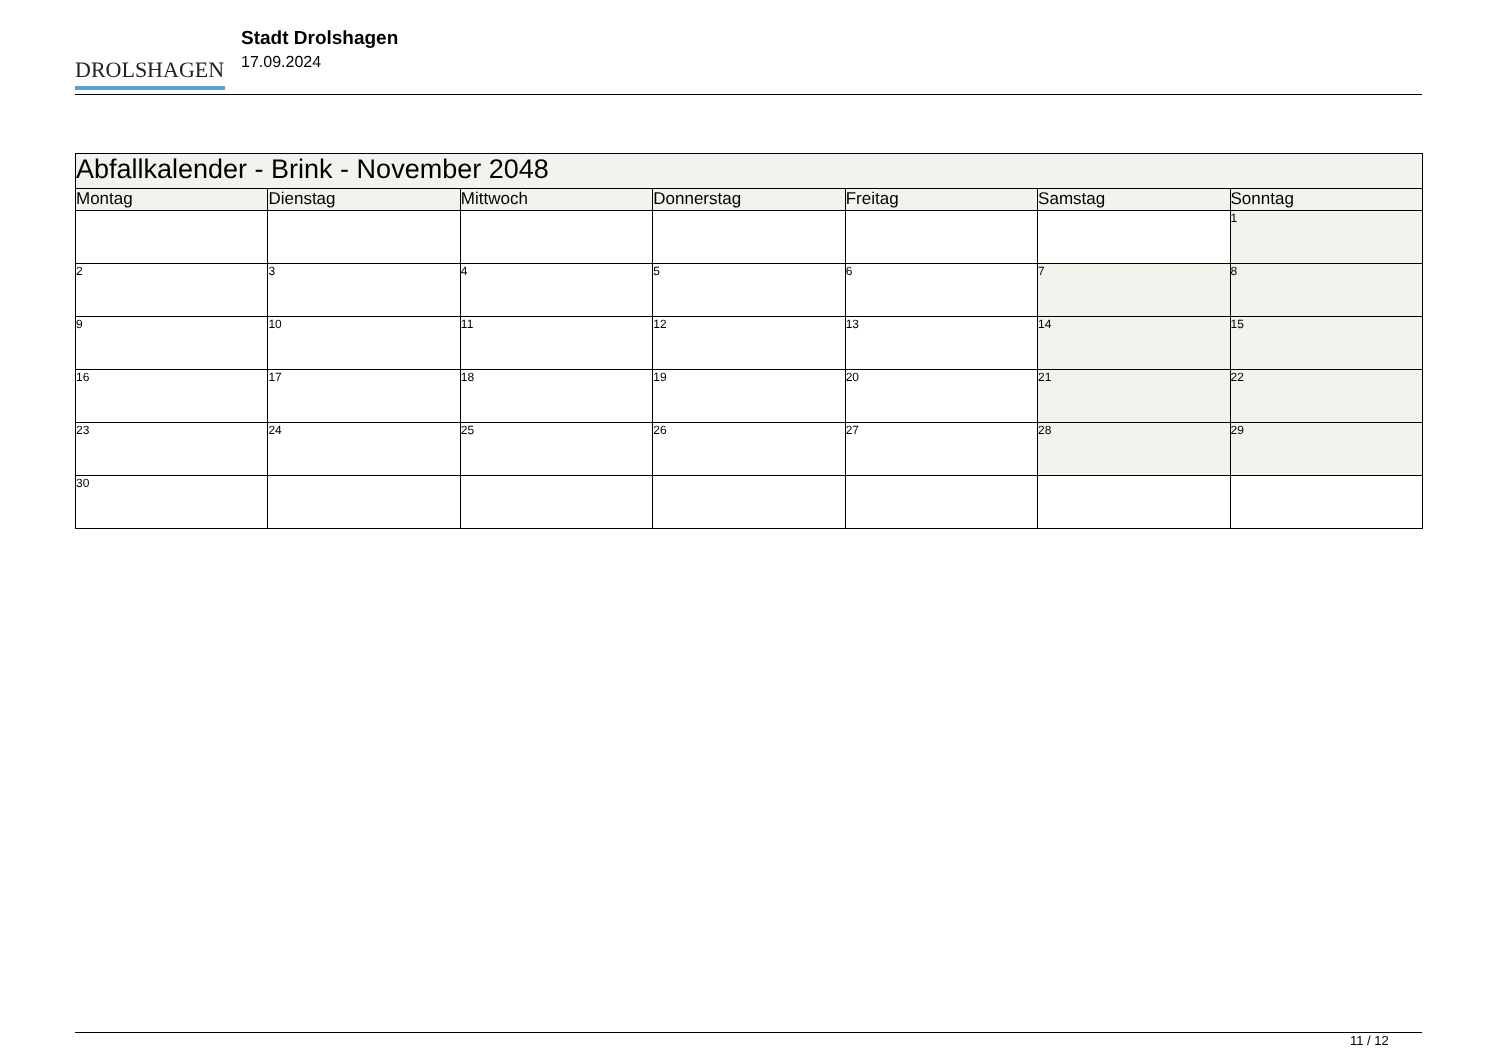DROLSHAGEN
Stadt Drolshagen
17.09.2024
| Abfallkalender - Brink - November 2048 | | | | | | |
| --- | --- | --- | --- | --- | --- | --- |
| Montag | Dienstag | Mittwoch | Donnerstag | Freitag | Samstag | Sonntag |
| | | | | | | 1 |
| 2 | 3 | 4 | 5 | 6 | 7 | 8 |
| 9 | 10 | 11 | 12 | 13 | 14 | 15 |
| 16 | 17 | 18 | 19 | 20 | 21 | 22 |
| 23 | 24 | 25 | 26 | 27 | 28 | 29 |
| 30 | | | | | | |
11 / 12